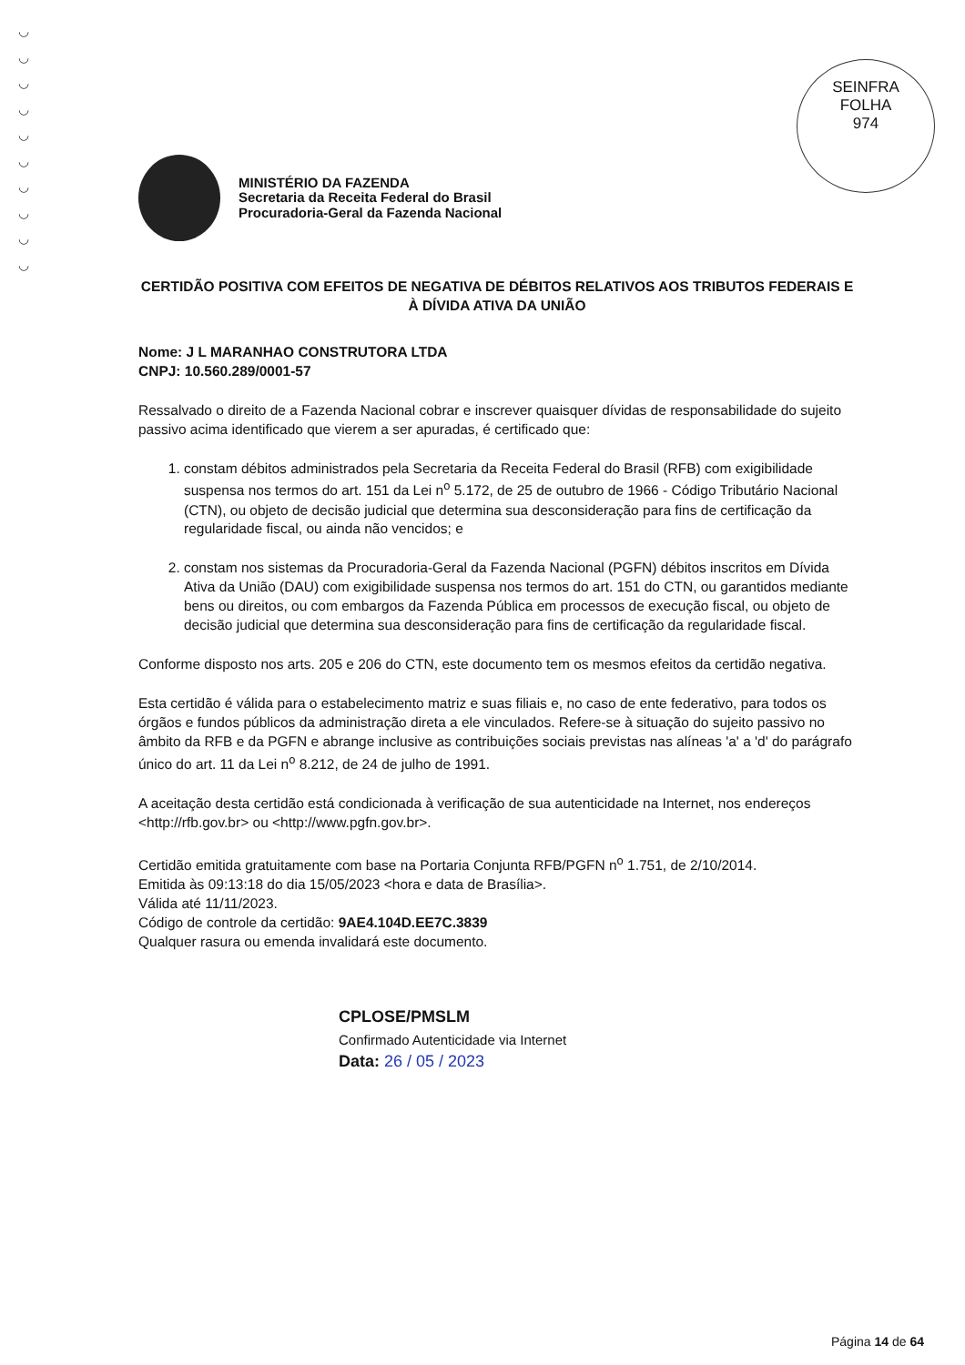◡
◡
◡
◡
◡
◡
◡
◡
◡
◡
SEINFRA
FOLHA
974
MINISTÉRIO DA FAZENDA
Secretaria da Receita Federal do Brasil
Procuradoria-Geral da Fazenda Nacional
CERTIDÃO POSITIVA COM EFEITOS DE NEGATIVA DE DÉBITOS RELATIVOS AOS TRIBUTOS FEDERAIS E À DÍVIDA ATIVA DA UNIÃO
Nome: J L MARANHAO CONSTRUTORA LTDA
CNPJ: 10.560.289/0001-57
Ressalvado o direito de a Fazenda Nacional cobrar e inscrever quaisquer dívidas de responsabilidade do sujeito passivo acima identificado que vierem a ser apuradas, é certificado que:
1. constam débitos administrados pela Secretaria da Receita Federal do Brasil (RFB) com exigibilidade suspensa nos termos do art. 151 da Lei n<sup>o</sup> 5.172, de 25 de outubro de 1966 - Código Tributário Nacional (CTN), ou objeto de decisão judicial que determina sua desconsideração para fins de certificação da regularidade fiscal, ou ainda não vencidos; e
2. constam nos sistemas da Procuradoria-Geral da Fazenda Nacional (PGFN) débitos inscritos em Dívida Ativa da União (DAU) com exigibilidade suspensa nos termos do art. 151 do CTN, ou garantidos mediante bens ou direitos, ou com embargos da Fazenda Pública em processos de execução fiscal, ou objeto de decisão judicial que determina sua desconsideração para fins de certificação da regularidade fiscal.
Conforme disposto nos arts. 205 e 206 do CTN, este documento tem os mesmos efeitos da certidão negativa.
Esta certidão é válida para o estabelecimento matriz e suas filiais e, no caso de ente federativo, para todos os órgãos e fundos públicos da administração direta a ele vinculados. Refere-se à situação do sujeito passivo no âmbito da RFB e da PGFN e abrange inclusive as contribuições sociais previstas nas alíneas 'a' a 'd' do parágrafo único do art. 11 da Lei n<sup>o</sup> 8.212, de 24 de julho de 1991.
A aceitação desta certidão está condicionada à verificação de sua autenticidade na Internet, nos endereços <http://rfb.gov.br> ou <http://www.pgfn.gov.br>.
Certidão emitida gratuitamente com base na Portaria Conjunta RFB/PGFN n<sup>o</sup> 1.751, de 2/10/2014.
Emitida às 09:13:18 do dia 15/05/2023 <hora e data de Brasília>.
Válida até 11/11/2023.
Código de controle da certidão: 9AE4.104D.EE7C.3839
Qualquer rasura ou emenda invalidará este documento.
CPLOSE/PMSLM
Confirmado Autenticidade via Internet
Data: 26 / 05 / 2023
Página 14 de 64